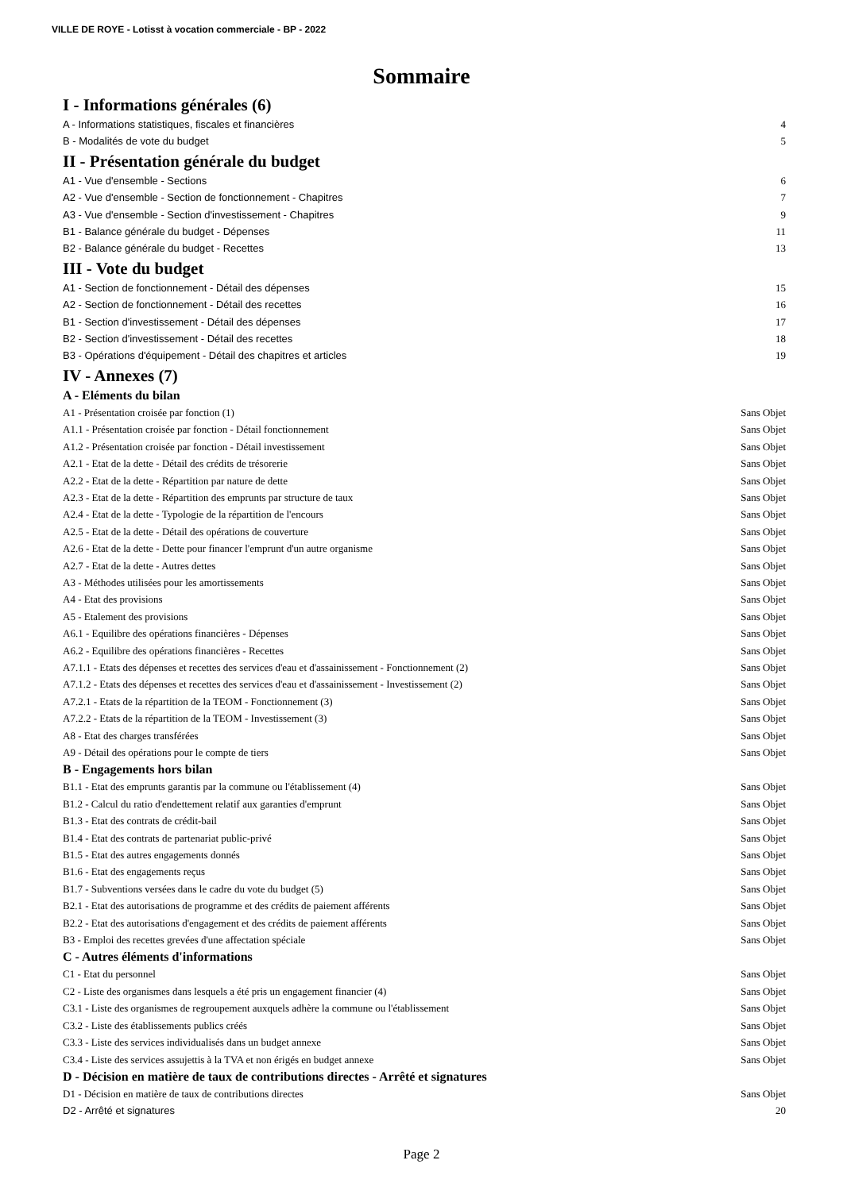VILLE DE ROYE - Lotisst à vocation commerciale - BP - 2022
Sommaire
I - Informations générales (6)
A - Informations statistiques, fiscales et financières 4
B - Modalités de vote du budget 5
II - Présentation générale du budget
A1 - Vue d'ensemble - Sections 6
A2 - Vue d'ensemble - Section de fonctionnement - Chapitres 7
A3 - Vue d'ensemble - Section d'investissement - Chapitres 9
B1 - Balance générale du budget - Dépenses 11
B2 - Balance générale du budget - Recettes 13
III - Vote du budget
A1 - Section de fonctionnement - Détail des dépenses 15
A2 - Section de fonctionnement - Détail des recettes 16
B1 - Section d'investissement - Détail des dépenses 17
B2 - Section d'investissement - Détail des recettes 18
B3 - Opérations d'équipement - Détail des chapitres et articles 19
IV - Annexes (7)
A - Eléments du bilan
A1 - Présentation croisée par fonction (1) Sans Objet
A1.1 - Présentation croisée par fonction - Détail fonctionnement Sans Objet
A1.2 - Présentation croisée par fonction - Détail investissement Sans Objet
A2.1 - Etat de la dette - Détail des crédits de trésorerie Sans Objet
A2.2 - Etat de la dette - Répartition par nature de dette Sans Objet
A2.3 - Etat de la dette - Répartition des emprunts par structure de taux Sans Objet
A2.4 - Etat de la dette - Typologie de la répartition de l'encours Sans Objet
A2.5 - Etat de la dette - Détail des opérations de couverture Sans Objet
A2.6 - Etat de la dette - Dette pour financer l'emprunt d'un autre organisme Sans Objet
A2.7 - Etat de la dette - Autres dettes Sans Objet
A3 - Méthodes utilisées pour les amortissements Sans Objet
A4 - Etat des provisions Sans Objet
A5 - Etalement des provisions Sans Objet
A6.1 - Equilibre des opérations financières - Dépenses Sans Objet
A6.2 - Equilibre des opérations financières - Recettes Sans Objet
A7.1.1 - Etats des dépenses et recettes des services d'eau et d'assainissement - Fonctionnement (2) Sans Objet
A7.1.2 - Etats des dépenses et recettes des services d'eau et d'assainissement - Investissement (2) Sans Objet
A7.2.1 - Etats de la répartition de la TEOM - Fonctionnement (3) Sans Objet
A7.2.2 - Etats de la répartition de la TEOM - Investissement (3) Sans Objet
A8 - Etat des charges transférées Sans Objet
A9 - Détail des opérations pour le compte de tiers Sans Objet
B - Engagements hors bilan
B1.1 - Etat des emprunts garantis par la commune ou l'établissement (4) Sans Objet
B1.2 - Calcul du ratio d'endettement relatif aux garanties d'emprunt Sans Objet
B1.3 - Etat des contrats de crédit-bail Sans Objet
B1.4 - Etat des contrats de partenariat public-privé Sans Objet
B1.5 - Etat des autres engagements donnés Sans Objet
B1.6 - Etat des engagements reçus Sans Objet
B1.7 - Subventions versées dans le cadre du vote du budget (5) Sans Objet
B2.1 - Etat des autorisations de programme et des crédits de paiement afférents Sans Objet
B2.2 - Etat des autorisations d'engagement et des crédits de paiement afférents Sans Objet
B3 - Emploi des recettes grevées d'une affectation spéciale Sans Objet
C - Autres éléments d'informations
C1 - Etat du personnel Sans Objet
C2 - Liste des organismes dans lesquels a été pris un engagement financier (4) Sans Objet
C3.1 - Liste des organismes de regroupement auxquels adhère la commune ou l'établissement Sans Objet
C3.2 - Liste des établissements publics créés Sans Objet
C3.3 - Liste des services individualisés dans un budget annexe Sans Objet
C3.4 - Liste des services assujettis à la TVA et non érigés en budget annexe Sans Objet
D - Décision en matière de taux de contributions directes - Arrêté et signatures
D1 - Décision en matière de taux de contributions directes Sans Objet
D2 - Arrêté et signatures 20
Page 2